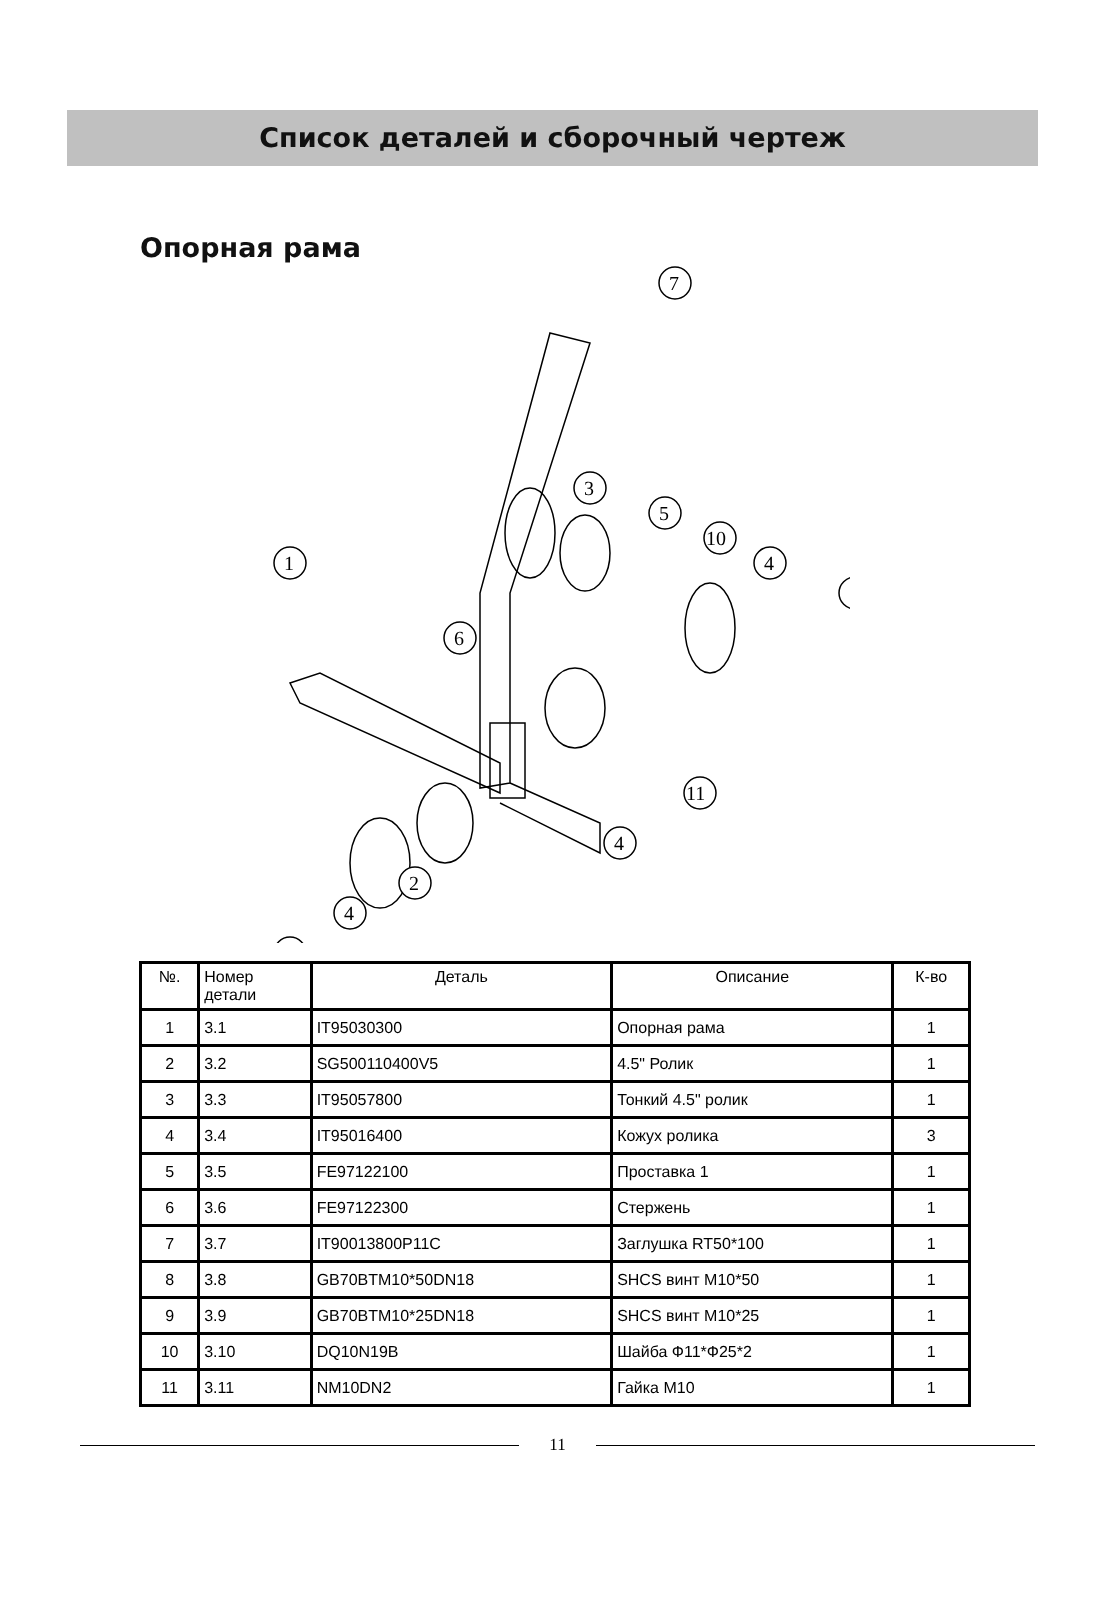Список деталей и сборочный чертеж
Опорная рама
7
3
5
10
4
1
6
11
4
2
4
| №. | Номер детали | Деталь | Описание | К-во |
| --- | --- | --- | --- | --- |
| 1 | 3.1 | IT95030300 | Опорная рама | 1 |
| 2 | 3.2 | SG500110400V5 | 4.5" Ролик | 1 |
| 3 | 3.3 | IT95057800 | Тонкий 4.5" ролик | 1 |
| 4 | 3.4 | IT95016400 | Кожух ролика | 3 |
| 5 | 3.5 | FE97122100 | Проставка 1 | 1 |
| 6 | 3.6 | FE97122300 | Стержень | 1 |
| 7 | 3.7 | IT90013800P11C | Заглушка RT50*100 | 1 |
| 8 | 3.8 | GB70BTM10*50DN18 | SHCS винт M10*50 | 1 |
| 9 | 3.9 | GB70BTM10*25DN18 | SHCS винт M10*25 | 1 |
| 10 | 3.10 | DQ10N19B | Шайба Ф11*Ф25*2 | 1 |
| 11 | 3.11 | NM10DN2 | Гайка M10 | 1 |
11